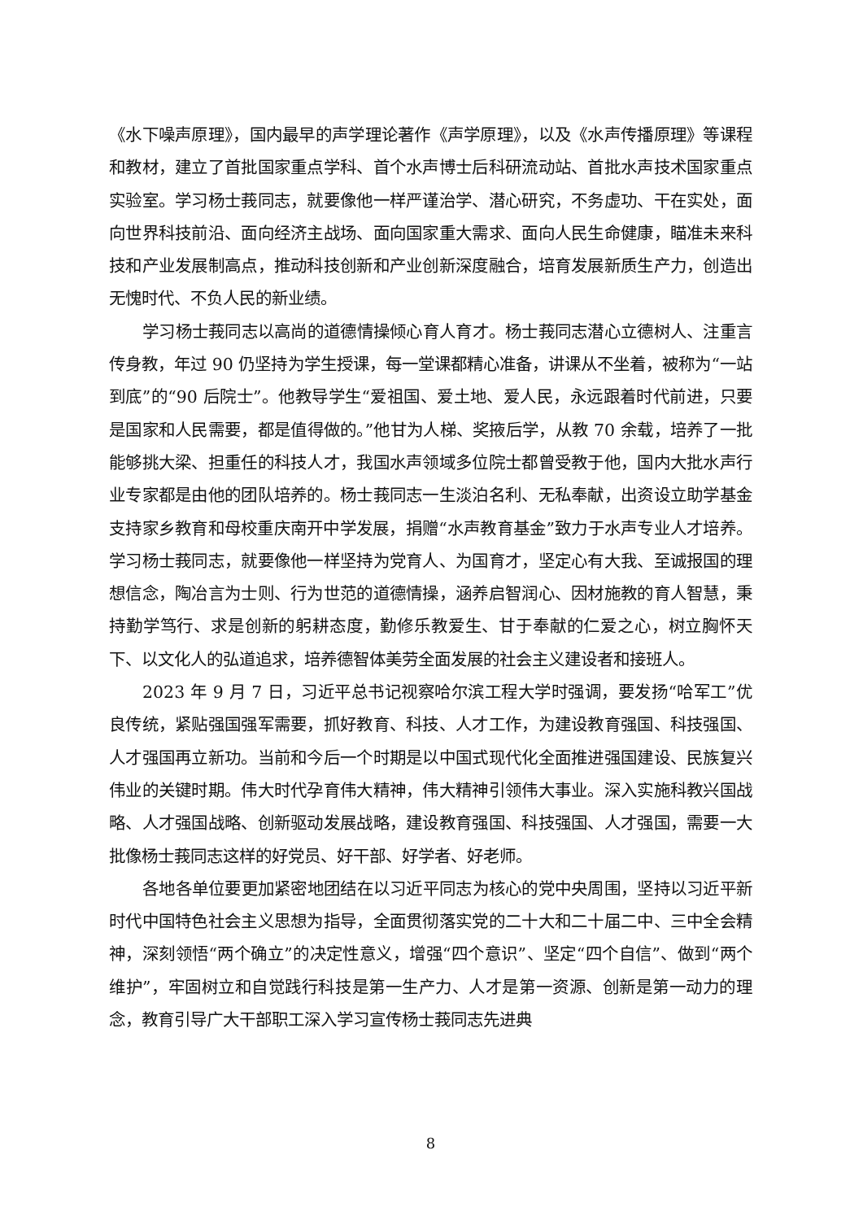《水下噪声原理》，国内最早的声学理论著作《声学原理》，以及《水声传播原理》等课程和教材，建立了首批国家重点学科、首个水声博士后科研流动站、首批水声技术国家重点实验室。学习杨士莪同志，就要像他一样严谨治学、潜心研究，不务虚功、干在实处，面向世界科技前沿、面向经济主战场、面向国家重大需求、面向人民生命健康，瞄准未来科技和产业发展制高点，推动科技创新和产业创新深度融合，培育发展新质生产力，创造出无愧时代、不负人民的新业绩。
学习杨士莪同志以高尚的道德情操倾心育人育才。杨士莪同志潜心立德树人、注重言传身教，年过 90 仍坚持为学生授课，每一堂课都精心准备，讲课从不坐着，被称为“一站到底”的“90 后院士”。他教导学生“爱祖国、爱土地、爱人民，永远跟着时代前进，只要是国家和人民需要，都是值得做的。”他甘为人梯、奖掖后学，从教 70 余载，培养了一批能够挑大梁、担重任的科技人才，我国水声领域多位院士都曾受教于他，国内大批水声行业专家都是由他的团队培养的。杨士莪同志一生淡泊名利、无私奉献，出资设立助学基金支持家乡教育和母校重庆南开中学发展，捐赠“水声教育基金”致力于水声专业人才培养。学习杨士莪同志，就要像他一样坚持为党育人、为国育才，坚定心有大我、至诚报国的理想信念，陶冶言为士则、行为世范的道德情操，涵养启智润心、因材施教的育人智慧，秉持勤学笃行、求是创新的躬耕态度，勤修乐教爱生、甘于奉献的仁爱之心，树立胸怀天下、以文化人的弘道追求，培养德智体美劳全面发展的社会主义建设者和接班人。
2023 年 9 月 7 日，习近平总书记视察哈尔滨工程大学时强调，要发扬“哈军工”优良传统，紧贴强国强军需要，抓好教育、科技、人才工作，为建设教育强国、科技强国、人才强国再立新功。当前和今后一个时期是以中国式现代化全面推进强国建设、民族复兴伟业的关键时期。伟大时代孕育伟大精神，伟大精神引领伟大事业。深入实施科教兴国战略、人才强国战略、创新驱动发展战略，建设教育强国、科技强国、人才强国，需要一大批像杨士莪同志这样的好党员、好干部、好学者、好老师。
各地各单位要更加紧密地团结在以习近平同志为核心的党中央周围，坚持以习近平新时代中国特色社会主义思想为指导，全面贯彻落实党的二十大和二十届二中、三中全会精神，深刻领悟“两个确立”的决定性意义，增强“四个意识”、坚定“四个自信”、做到“两个维护”，牢固树立和自觉践行科技是第一生产力、人才是第一资源、创新是第一动力的理念，教育引导广大干部职工深入学习宣传杨士莪同志先进典
8